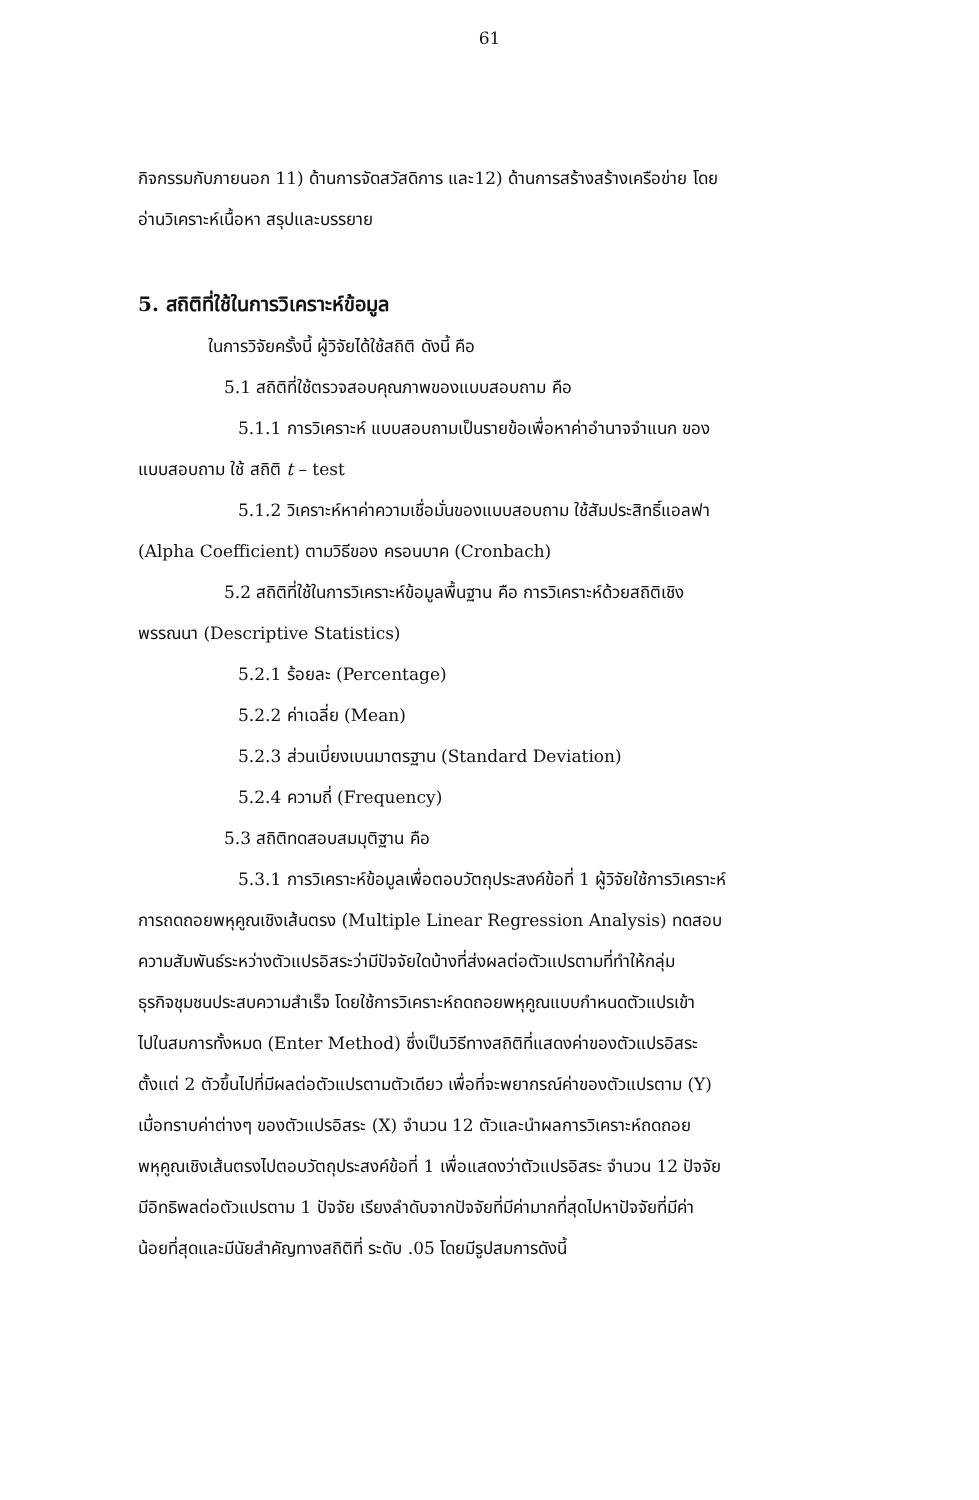61
กิจกรรมกับภายนอก 11) ด้านการจัดสวัสดิการ และ12) ด้านการสร้างสร้างเครือข่าย โดย
อ่านวิเคราะห์เนื้อหา สรุปและบรรยาย
5. สถิติที่ใช้ในการวิเคราะห์ข้อมูล
ในการวิจัยครั้งนี้ ผู้วิจัยได้ใช้สถิติ ดังนี้ คือ
5.1 สถิติที่ใช้ตรวจสอบคุณภาพของแบบสอบถาม คือ
5.1.1 การวิเคราะห์ แบบสอบถามเป็นรายข้อเพื่อหาค่าอำนาจจำแนก ของ
แบบสอบถาม ใช้ สถิติ t – test
5.1.2 วิเคราะห์หาค่าความเชื่อมั่นของแบบสอบถาม ใช้สัมประสิทธิ์แอลฟา
(Alpha Coefficient) ตามวิธีของ ครอนบาค (Cronbach)
5.2 สถิติที่ใช้ในการวิเคราะห์ข้อมูลพื้นฐาน คือ การวิเคราะห์ด้วยสถิติเชิง
พรรณนา (Descriptive Statistics)
5.2.1 ร้อยละ (Percentage)
5.2.2 ค่าเฉลี่ย (Mean)
5.2.3 ส่วนเบี่ยงเบนมาตรฐาน (Standard Deviation)
5.2.4 ความถี่ (Frequency)
5.3 สถิติทดสอบสมมุติฐาน คือ
5.3.1 การวิเคราะห์ข้อมูลเพื่อตอบวัตถุประสงค์ข้อที่ 1 ผู้วิจัยใช้การวิเคราะห์
การถดถอยพหุคูณเชิงเส้นตรง (Multiple Linear Regression Analysis) ทดสอบ
ความสัมพันธ์ระหว่างตัวแปรอิสระว่ามีปัจจัยใดบ้างที่ส่งผลต่อตัวแปรตามที่ทำให้กลุ่ม
ธุรกิจชุมชนประสบความสำเร็จ โดยใช้การวิเคราะห์ถดถอยพหุคูณแบบกำหนดตัวแปรเข้า
ไปในสมการทั้งหมด (Enter Method) ซึ่งเป็นวิธีทางสถิติที่แสดงค่าของตัวแปรอิสระ
ตั้งแต่ 2 ตัวขึ้นไปที่มีผลต่อตัวแปรตามตัวเดียว เพื่อที่จะพยากรณ์ค่าของตัวแปรตาม (Y)
เมื่อทราบค่าต่างๆ ของตัวแปรอิสระ (X) จำนวน 12 ตัวและนำผลการวิเคราะห์ถดถอย
พหุคูณเชิงเส้นตรงไปตอบวัตถุประสงค์ข้อที่ 1 เพื่อแสดงว่าตัวแปรอิสระ จำนวน 12 ปัจจัย
มีอิทธิพลต่อตัวแปรตาม 1 ปัจจัย เรียงลำดับจากปัจจัยที่มีค่ามากที่สุดไปหาปัจจัยที่มีค่า
น้อยที่สุดและมีนัยสำคัญทางสถิติที่ ระดับ .05 โดยมีรูปสมการดังนี้